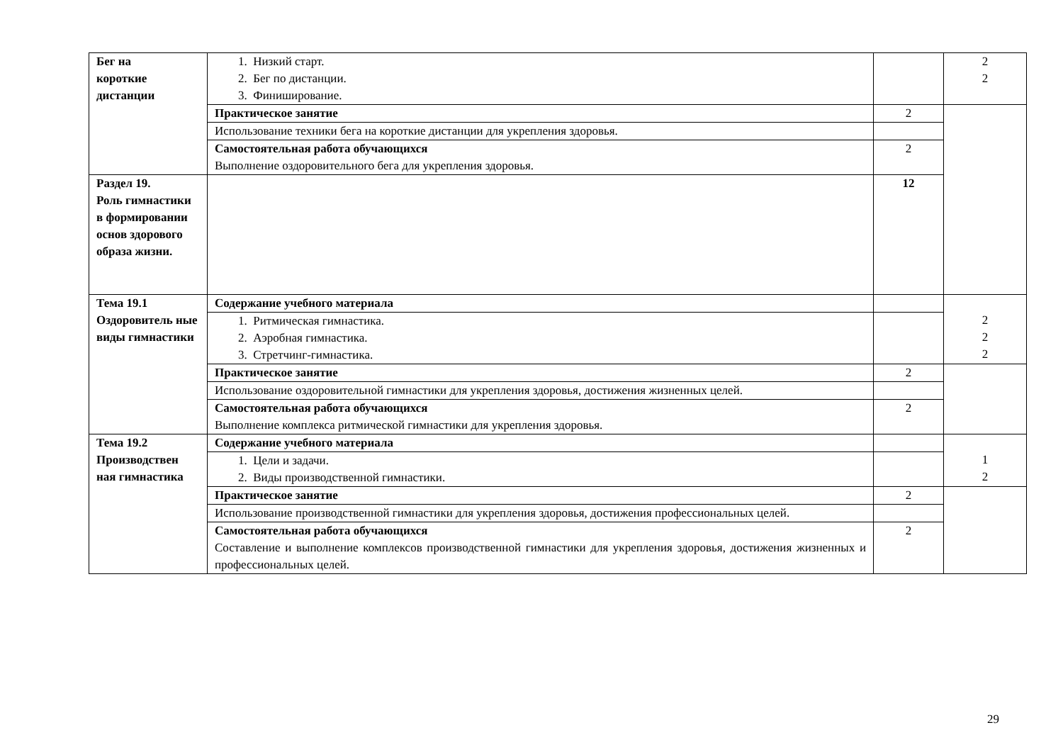| Бег на короткие дистанции | 1. Низкий старт. 2. Бег по дистанции. 3. Финиширование. | | 2 2 |
| | Практическое занятие | 2 | |
| | Использование техники бега на короткие дистанции для укрепления здоровья. | | |
| | Самостоятельная работа обучающихся Выполнение оздоровительного бега для укрепления здоровья. | 2 | |
| Раздел 19. Роль гимнастики в формировании основ здорового образа жизни. | | 12 | |
| Тема 19.1 Оздоровитель ные виды гимнастики | Содержание учебного материала | | 2 2 2 |
| | 1. Ритмическая гимнастика. 2. Аэробная гимнастика. 3. Стретчинг-гимнастика. | | |
| | Практическое занятие | 2 | |
| | Использование оздоровительной гимнастики для укрепления здоровья, достижения жизненных целей. | | |
| | Самостоятельная работа обучающихся Выполнение комплекса ритмической гимнастики для укрепления здоровья. | 2 | |
| Тема 19.2 Производствен ная гимнастика | Содержание учебного материала | | 1 2 |
| | 1. Цели и задачи. 2. Виды производственной гимнастики. | | |
| | Практическое занятие | 2 | |
| | Использование производственной гимнастики для укрепления здоровья, достижения профессиональных целей. | | |
| | Самостоятельная работа обучающихся Составление и выполнение комплексов производственной гимнастики для укрепления здоровья, достижения жизненных и профессиональных целей. | 2 | |
29